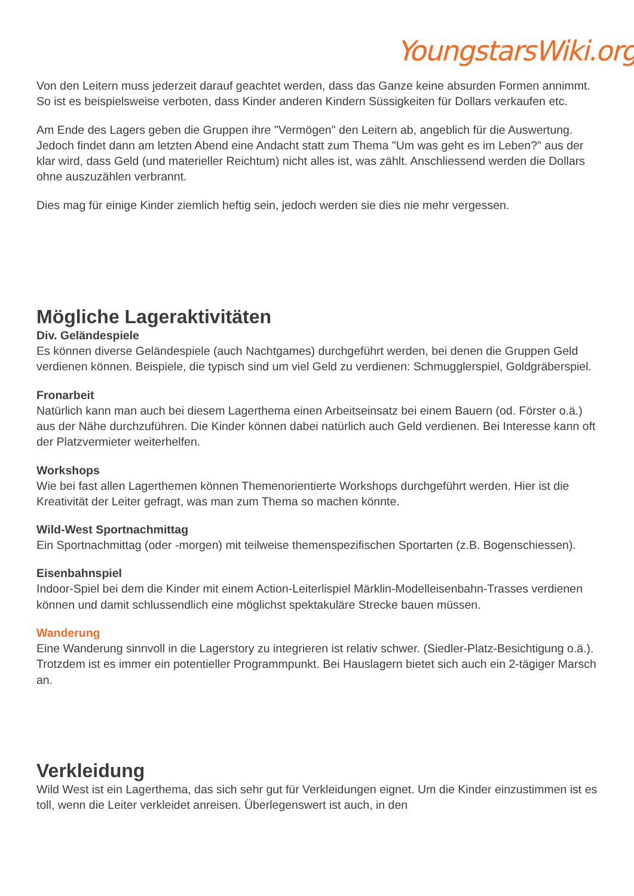YoungstarsWiki.org
Von den Leitern muss jederzeit darauf geachtet werden, dass das Ganze keine absurden Formen annimmt. So ist es beispielsweise verboten, dass Kinder anderen Kindern Süssigkeiten für Dollars verkaufen etc.
Am Ende des Lagers geben die Gruppen ihre "Vermögen" den Leitern ab, angeblich für die Auswertung. Jedoch findet dann am letzten Abend eine Andacht statt zum Thema "Um was geht es im Leben?" aus der klar wird, dass Geld (und materieller Reichtum) nicht alles ist, was zählt. Anschliessend werden die Dollars ohne auszuzählen verbrannt.
Dies mag für einige Kinder ziemlich heftig sein, jedoch werden sie dies nie mehr vergessen.
Mögliche Lageraktivitäten
Div. Geländespiele
Es können diverse Geländespiele (auch Nachtgames) durchgeführt werden, bei denen die Gruppen Geld verdienen können. Beispiele, die typisch sind um viel Geld zu verdienen: Schmugglerspiel, Goldgräberspiel.
Fronarbeit
Natürlich kann man auch bei diesem Lagerthema einen Arbeitseinsatz bei einem Bauern (od. Förster o.ä.) aus der Nähe durchzuführen. Die Kinder können dabei natürlich auch Geld verdienen. Bei Interesse kann oft der Platzvermieter weiterhelfen.
Workshops
Wie bei fast allen Lagerthemen können Themenorientierte Workshops durchgeführt werden. Hier ist die Kreativität der Leiter gefragt, was man zum Thema so machen könnte.
Wild-West Sportnachmittag
Ein Sportnachmittag (oder -morgen) mit teilweise themenspezifischen Sportarten (z.B. Bogenschiessen).
Eisenbahnspiel
Indoor-Spiel bei dem die Kinder mit einem Action-Leiterlispiel Märklin-Modelleisenbahn-Trasses verdienen können und damit schlussendlich eine möglichst spektakuläre Strecke bauen müssen.
Wanderung
Eine Wanderung sinnvoll in die Lagerstory zu integrieren ist relativ schwer. (Siedler-Platz-Besichtigung o.ä.). Trotzdem ist es immer ein potentieller Programmpunkt. Bei Hauslagern bietet sich auch ein 2-tägiger Marsch an.
Verkleidung
Wild West ist ein Lagerthema, das sich sehr gut für Verkleidungen eignet. Um die Kinder einzustimmen ist es toll, wenn die Leiter verkleidet anreisen. Überlegenswert ist auch, in den